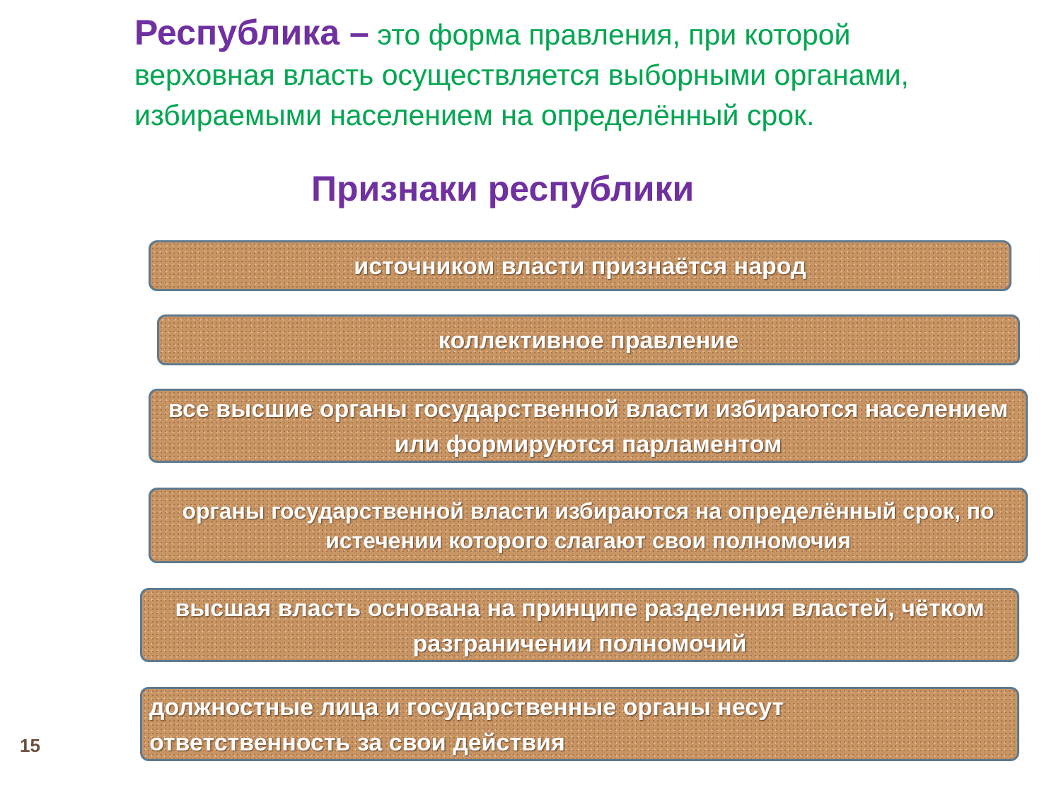Республика – это форма правления, при которой верховная власть осуществляется выборными органами, избираемыми населением на определённый срок.
Признаки республики
источником власти признаётся народ
коллективное правление
все высшие органы государственной власти избираются населением или формируются парламентом
органы государственной власти избираются на определённый срок, по истечении которого слагают свои полномочия
высшая власть основана на принципе разделения властей, чётком разграничении полномочий
должностные лица и государственные органы несут
ответственность за свои действия
15